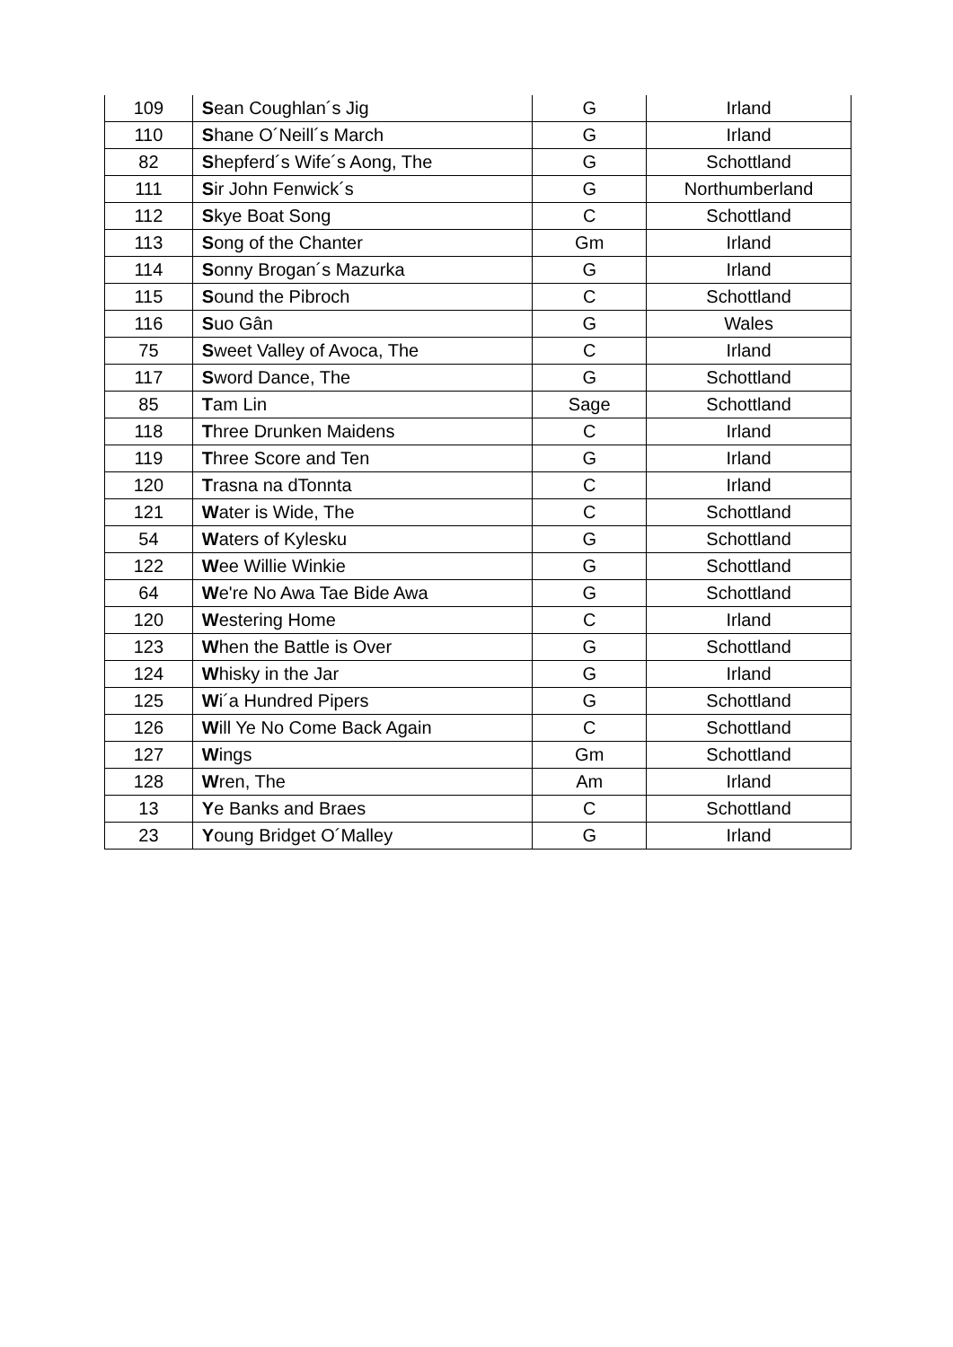| 109 | S ean Coughlan´s Jig | G | Irland |
| 110 | S hane O´Neill´s March | G | Irland |
| 82 | S hepferd´s Wife´s Aong, The | G | Schottland |
| 111 | S ir John Fenwick´s | G | Northumberland |
| 112 | S kye Boat Song | C | Schottland |
| 113 | S ong of the Chanter | Gm | Irland |
| 114 | S onny Brogan´s Mazurka | G | Irland |
| 115 | S ound the Pibroch | C | Schottland |
| 116 | S uo Gân | G | Wales |
| 75 | S weet Valley of Avoca, The | C | Irland |
| 117 | S word Dance, The | G | Schottland |
| 85 | T am Lin | Sage | Schottland |
| 118 | T hree Drunken Maidens | C | Irland |
| 119 | T hree Score and Ten | G | Irland |
| 120 | T rasna na dTonnta | C | Irland |
| 121 | W ater is Wide, The | C | Schottland |
| 54 | W aters of Kylesku | G | Schottland |
| 122 | W ee Willie Winkie | G | Schottland |
| 64 | W e're No Awa Tae Bide Awa | G | Schottland |
| 120 | W estering Home | C | Irland |
| 123 | W hen the Battle is Over | G | Schottland |
| 124 | W hisky in the Jar | G | Irland |
| 125 | W i´a Hundred Pipers | G | Schottland |
| 126 | W ill Ye No Come Back Again | C | Schottland |
| 127 | W ings | Gm | Schottland |
| 128 | W ren, The | Am | Irland |
| 13 | Y e Banks and Braes | C | Schottland |
| 23 | Y oung Bridget O´Malley | G | Irland |